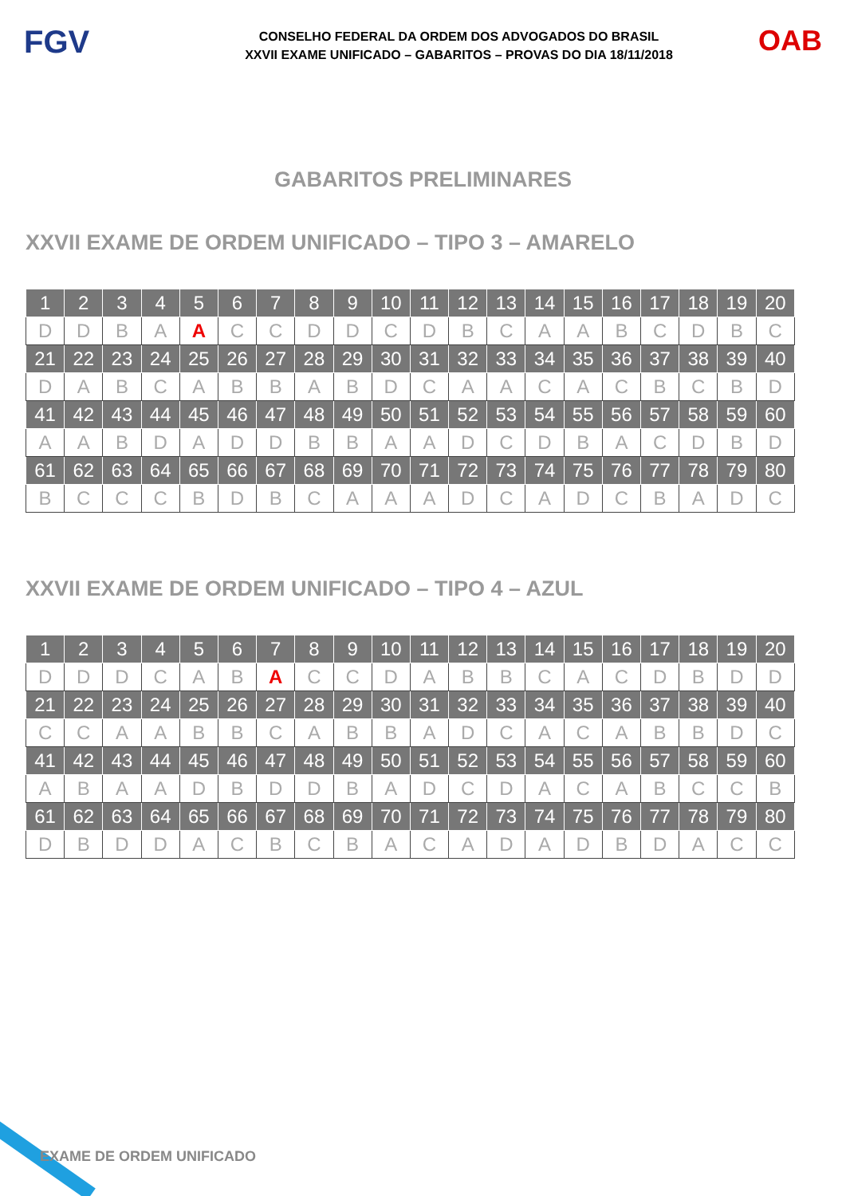FGV
CONSELHO FEDERAL DA ORDEM DOS ADVOGADOS DO BRASIL
XXVII EXAME UNIFICADO – GABARITOS – PROVAS DO DIA 18/11/2018
OAB
GABARITOS PRELIMINARES
XXVII EXAME DE ORDEM UNIFICADO – TIPO 3 – AMARELO
| 1 | 2 | 3 | 4 | 5 | 6 | 7 | 8 | 9 | 10 | 11 | 12 | 13 | 14 | 15 | 16 | 17 | 18 | 19 | 20 |
| D | D | B | A | A | C | C | D | D | C | D | B | C | A | A | B | C | D | B | C |
| 21 | 22 | 23 | 24 | 25 | 26 | 27 | 28 | 29 | 30 | 31 | 32 | 33 | 34 | 35 | 36 | 37 | 38 | 39 | 40 |
| D | A | B | C | A | B | B | A | B | D | C | A | A | C | A | C | B | C | B | D |
| 41 | 42 | 43 | 44 | 45 | 46 | 47 | 48 | 49 | 50 | 51 | 52 | 53 | 54 | 55 | 56 | 57 | 58 | 59 | 60 |
| A | A | B | D | A | D | D | B | B | A | A | D | C | D | B | A | C | D | B | D |
| 61 | 62 | 63 | 64 | 65 | 66 | 67 | 68 | 69 | 70 | 71 | 72 | 73 | 74 | 75 | 76 | 77 | 78 | 79 | 80 |
| B | C | C | C | B | D | B | C | A | A | A | D | C | A | D | C | B | A | D | C |
XXVII EXAME DE ORDEM UNIFICADO – TIPO 4 – AZUL
| 1 | 2 | 3 | 4 | 5 | 6 | 7 | 8 | 9 | 10 | 11 | 12 | 13 | 14 | 15 | 16 | 17 | 18 | 19 | 20 |
| D | D | D | C | A | B | A | C | C | D | A | B | B | C | A | C | D | B | D | D |
| 21 | 22 | 23 | 24 | 25 | 26 | 27 | 28 | 29 | 30 | 31 | 32 | 33 | 34 | 35 | 36 | 37 | 38 | 39 | 40 |
| C | C | A | A | B | B | C | A | B | B | A | D | C | A | C | A | B | B | D | C |
| 41 | 42 | 43 | 44 | 45 | 46 | 47 | 48 | 49 | 50 | 51 | 52 | 53 | 54 | 55 | 56 | 57 | 58 | 59 | 60 |
| A | B | A | A | D | B | D | D | B | A | D | C | D | A | C | A | B | C | C | B |
| 61 | 62 | 63 | 64 | 65 | 66 | 67 | 68 | 69 | 70 | 71 | 72 | 73 | 74 | 75 | 76 | 77 | 78 | 79 | 80 |
| D | B | D | D | A | C | B | C | B | A | C | A | D | A | D | B | D | A | C | C |
EXAME DE ORDEM UNIFICADO